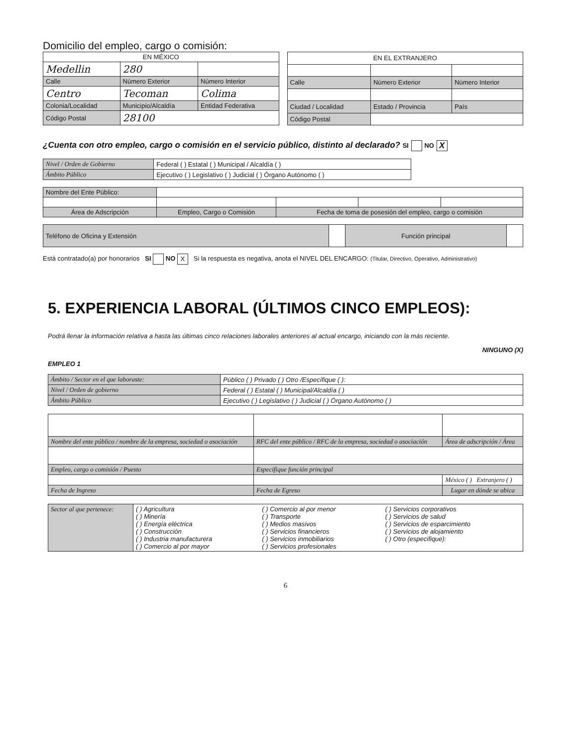Domicilio del empleo, cargo o comisión:
| EN MÉXICO | | |
| --- | --- | --- |
| Medellin | 280 | |
| Calle | Número Exterior | Número Interior |
| Centro | Tecoman | Colima |
| Colonia/Localidad | Municipio/Alcaldía | Entidad Federativa |
| Código Postal | 28100 | |
| EN EL EXTRANJERO | | |
| --- | --- | --- |
| Calle | Número Exterior | Número Interior |
| Ciudad / Localidad | Estado / Provincia | País |
| Código Postal | | |
¿Cuenta con otro empleo, cargo o comisión en el servicio público, distinto al declarado? SI NO X
| Nivel / Orden de Gobierno | Federal ( ) Estatal ( ) Municipal / Alcaldía ( ) |
| Ámbito Público | Ejecutivo ( ) Legislativo ( ) Judicial ( ) Órgano Autónomo ( ) |
| Nombre del Ente Público: | | | | |
| Área de Adscripción | Empleo, Cargo o Comisión | Fecha de toma de posesión del empleo, cargo o comisión | | |
| Teléfono de Oficina y Extensión | | Función principal | |
Está contratado(a) por honorarios SI NO X Si la respuesta es negativa, anota el NIVEL DEL ENCARGO: (Titular, Directivo, Operativo, Administrativo)
5. EXPERIENCIA LABORAL (ÚLTIMOS CINCO EMPLEOS):
Podrá llenar la información relativa a hasta las últimas cinco relaciones laborales anteriores al actual encargo, iniciando con la más reciente.
NINGUNO (X)
EMPLEO 1
| Ámbito / Sector en el que laboraste: | Público ( ) Privado ( ) Otro /Específique ( ): |
| Nivel / Orden de gobierno | Federal ( ) Estatal ( ) Municipal/Alcaldía ( ) |
| Ámbito Público | Ejecutivo ( ) Legislativo ( ) Judicial ( ) Órgano Autónomo ( ) |
| Nombre del ente público / nombre de la empresa, sociedad o asociación | RFC del ente público / RFC de la empresa, sociedad o asociación | | Área de adscripción / Área |
| Empleo, cargo o comisión / Puesto | Especifique función principal | | |
| | | México ( ) Extranjero ( ) | |
| Fecha de Ingreso | Fecha de Egreso | Lugar en dónde se ubica | |
| Sector al que pertenece: | ( ) Agricultura ( ) Minería ( ) Energía eléctrica ( ) Construcción ( ) Industria manufacturera ( ) Comercio al por mayor | ( ) Comercio al por menor ( ) Transporte ( ) Medios masivos ( ) Servicios financieros ( ) Servicios inmobiliarios ( ) Servicios profesionales | ( ) Servicios corporativos ( ) Servicios de salud ( ) Servicios de esparcimiento ( ) Servicios de alojamiento ( ) Otro (especifique): |
6